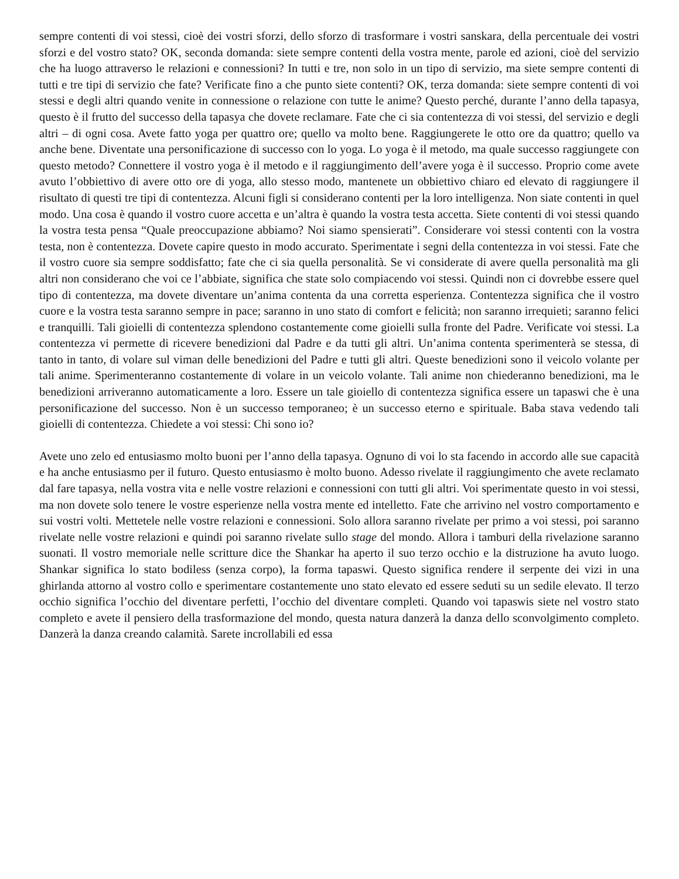sempre contenti di voi stessi, cioè dei vostri sforzi, dello sforzo di trasformare i vostri sanskara, della percentuale dei vostri sforzi e del vostro stato? OK, seconda domanda: siete sempre contenti della vostra mente, parole ed azioni, cioè del servizio che ha luogo attraverso le relazioni e connessioni? In tutti e tre, non solo in un tipo di servizio, ma siete sempre contenti di tutti e tre tipi di servizio che fate? Verificate fino a che punto siete contenti? OK, terza domanda: siete sempre contenti di voi stessi e degli altri quando venite in connessione o relazione con tutte le anime? Questo perché, durante l’anno della tapasya, questo è il frutto del successo della tapasya che dovete reclamare. Fate che ci sia contentezza di voi stessi, del servizio e degli altri – di ogni cosa. Avete fatto yoga per quattro ore; quello va molto bene. Raggiungerete le otto ore da quattro; quello va anche bene. Diventate una personificazione di successo con lo yoga. Lo yoga è il metodo, ma quale successo raggiungete con questo metodo? Connettere il vostro yoga è il metodo e il raggiungimento dell’avere yoga è il successo. Proprio come avete avuto l’obbiettivo di avere otto ore di yoga, allo stesso modo, mantenete un obbiettivo chiaro ed elevato di raggiungere il risultato di questi tre tipi di contentezza. Alcuni figli si considerano contenti per la loro intelligenza. Non siate contenti in quel modo. Una cosa è quando il vostro cuore accetta e un’altra è quando la vostra testa accetta. Siete contenti di voi stessi quando la vostra testa pensa “Quale preoccupazione abbiamo? Noi siamo spensierati”. Considerare voi stessi contenti con la vostra testa, non è contentezza. Dovete capire questo in modo accurato. Sperimentate i segni della contentezza in voi stessi. Fate che il vostro cuore sia sempre soddisfatto; fate che ci sia quella personalità. Se vi considerate di avere quella personalità ma gli altri non considerano che voi ce l’abbiate, significa che state solo compiacendo voi stessi. Quindi non ci dovrebbe essere quel tipo di contentezza, ma dovete diventare un’anima contenta da una corretta esperienza. Contentezza significa che il vostro cuore e la vostra testa saranno sempre in pace; saranno in uno stato di comfort e felicità; non saranno irrequieti; saranno felici e tranquilli. Tali gioielli di contentezza splendono costantemente come gioielli sulla fronte del Padre. Verificate voi stessi. La contentezza vi permette di ricevere benedizioni dal Padre e da tutti gli altri. Un’anima contenta sperimenterà se stessa, di tanto in tanto, di volare sul viman delle benedizioni del Padre e tutti gli altri. Queste benedizioni sono il veicolo volante per tali anime. Sperimenteranno costantemente di volare in un veicolo volante. Tali anime non chiederanno benedizioni, ma le benedizioni arriveranno automaticamente a loro. Essere un tale gioiello di contentezza significa essere un tapaswi che è una personificazione del successo. Non è un successo temporaneo; è un successo eterno e spirituale. Baba stava vedendo tali gioielli di contentezza. Chiedete a voi stessi: Chi sono io?
Avete uno zelo ed entusiasmo molto buoni per l’anno della tapasya. Ognuno di voi lo sta facendo in accordo alle sue capacità e ha anche entusiasmo per il futuro. Questo entusiasmo è molto buono. Adesso rivelate il raggiungimento che avete reclamato dal fare tapasya, nella vostra vita e nelle vostre relazioni e connessioni con tutti gli altri. Voi sperimentate questo in voi stessi, ma non dovete solo tenere le vostre esperienze nella vostra mente ed intelletto. Fate che arrivino nel vostro comportamento e sui vostri volti. Mettetele nelle vostre relazioni e connessioni. Solo allora saranno rivelate per primo a voi stessi, poi saranno rivelate nelle vostre relazioni e quindi poi saranno rivelate sullo stage del mondo. Allora i tamburi della rivelazione saranno suonati. Il vostro memoriale nelle scritture dice the Shankar ha aperto il suo terzo occhio e la distruzione ha avuto luogo. Shankar significa lo stato bodiless (senza corpo), la forma tapaswi. Questo significa rendere il serpente dei vizi in una ghirlanda attorno al vostro collo e sperimentare costantemente uno stato elevato ed essere seduti su un sedile elevato. Il terzo occhio significa l’occhio del diventare perfetti, l’occhio del diventare completi. Quando voi tapaswis siete nel vostro stato completo e avete il pensiero della trasformazione del mondo, questa natura danzerà la danza dello sconvolgimento completo. Danzerà la danza creando calamità. Sarete incrollabili ed essa